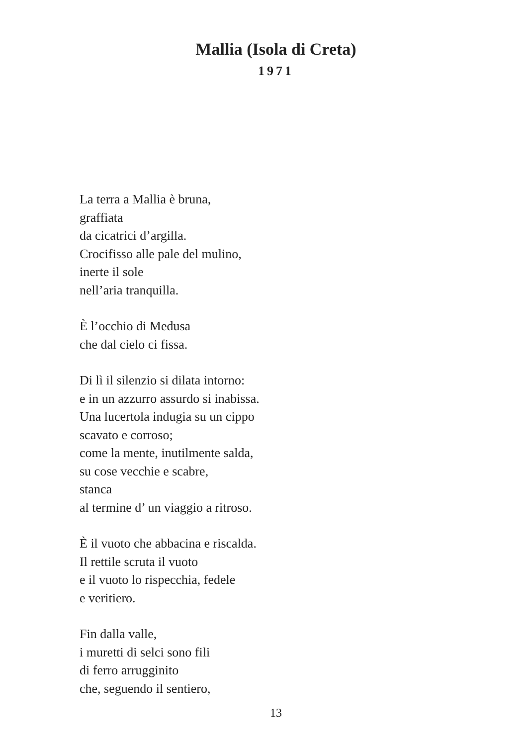Mallia (Isola di Creta)
1971
La terra a Mallia è bruna,
graffiata
da cicatrici d’argilla.
Crocifisso alle pale del mulino,
inerte il sole
nell’aria tranquilla.
È l’occhio di Medusa
che dal cielo ci fissa.
Di lì il silenzio si dilata intorno:
e in un azzurro assurdo si inabissa.
Una lucertola indugia su un cippo
scavato e corroso;
come la mente, inutilmente salda,
su cose vecchie e scabre,
stanca
al termine d’ un viaggio a ritroso.
È il vuoto che abbacina e riscalda.
Il rettile scruta il vuoto
e il vuoto lo rispecchia, fedele
e veritiero.
Fin dalla valle,
i muretti di selci sono fili
di ferro arrugginito
che, seguendo il sentiero,
13